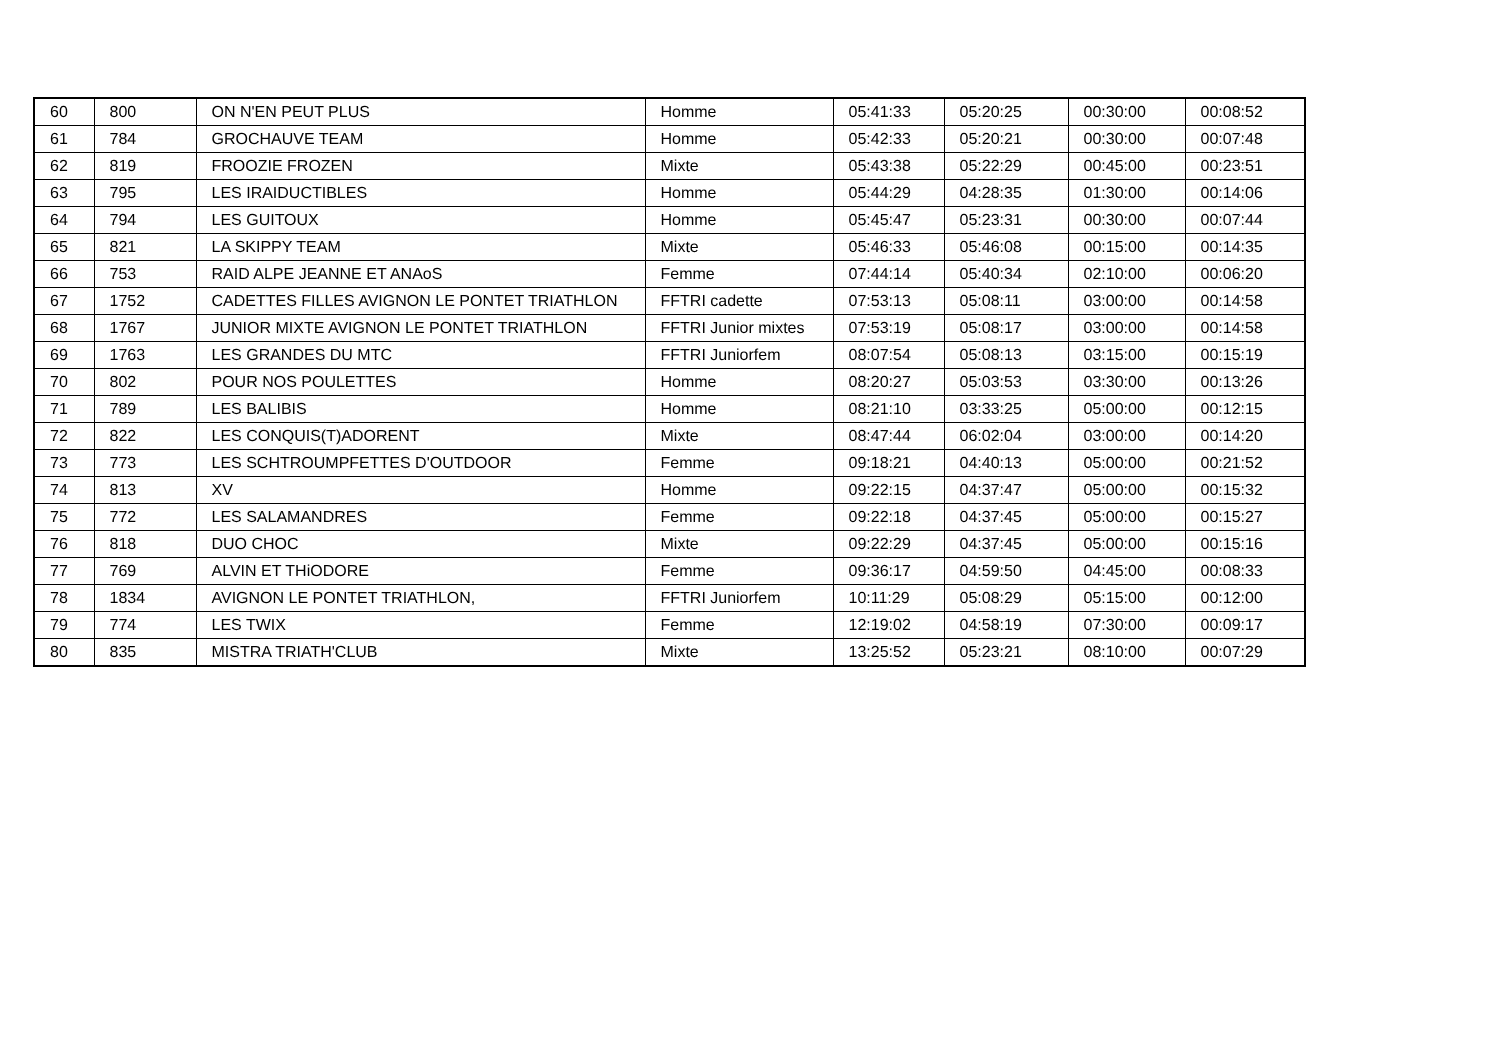| 60 | 800 | ON N'EN PEUT PLUS | Homme | 05:41:33 | 05:20:25 | 00:30:00 | 00:08:52 |
| 61 | 784 | GROCHAUVE TEAM | Homme | 05:42:33 | 05:20:21 | 00:30:00 | 00:07:48 |
| 62 | 819 | FROOZIE FROZEN | Mixte | 05:43:38 | 05:22:29 | 00:45:00 | 00:23:51 |
| 63 | 795 | LES IRAIDUCTIBLES | Homme | 05:44:29 | 04:28:35 | 01:30:00 | 00:14:06 |
| 64 | 794 | LES GUITOUX | Homme | 05:45:47 | 05:23:31 | 00:30:00 | 00:07:44 |
| 65 | 821 | LA SKIPPY TEAM | Mixte | 05:46:33 | 05:46:08 | 00:15:00 | 00:14:35 |
| 66 | 753 | RAID ALPE JEANNE ET ANAoS | Femme | 07:44:14 | 05:40:34 | 02:10:00 | 00:06:20 |
| 67 | 1752 | CADETTES FILLES AVIGNON LE PONTET TRIATHLON | FFTRI cadette | 07:53:13 | 05:08:11 | 03:00:00 | 00:14:58 |
| 68 | 1767 | JUNIOR MIXTE AVIGNON LE PONTET TRIATHLON | FFTRI Junior mixtes | 07:53:19 | 05:08:17 | 03:00:00 | 00:14:58 |
| 69 | 1763 | LES GRANDES DU MTC | FFTRI Juniorfem | 08:07:54 | 05:08:13 | 03:15:00 | 00:15:19 |
| 70 | 802 | POUR NOS POULETTES | Homme | 08:20:27 | 05:03:53 | 03:30:00 | 00:13:26 |
| 71 | 789 | LES BALIBIS | Homme | 08:21:10 | 03:33:25 | 05:00:00 | 00:12:15 |
| 72 | 822 | LES CONQUIS(T)ADORENT | Mixte | 08:47:44 | 06:02:04 | 03:00:00 | 00:14:20 |
| 73 | 773 | LES SCHTROUMPFETTES D'OUTDOOR | Femme | 09:18:21 | 04:40:13 | 05:00:00 | 00:21:52 |
| 74 | 813 | XV | Homme | 09:22:15 | 04:37:47 | 05:00:00 | 00:15:32 |
| 75 | 772 | LES SALAMANDRES | Femme | 09:22:18 | 04:37:45 | 05:00:00 | 00:15:27 |
| 76 | 818 | DUO CHOC | Mixte | 09:22:29 | 04:37:45 | 05:00:00 | 00:15:16 |
| 77 | 769 | ALVIN ET THiODORE | Femme | 09:36:17 | 04:59:50 | 04:45:00 | 00:08:33 |
| 78 | 1834 | AVIGNON LE PONTET TRIATHLON, | FFTRI Juniorfem | 10:11:29 | 05:08:29 | 05:15:00 | 00:12:00 |
| 79 | 774 | LES TWIX | Femme | 12:19:02 | 04:58:19 | 07:30:00 | 00:09:17 |
| 80 | 835 | MISTRA TRIATH'CLUB | Mixte | 13:25:52 | 05:23:21 | 08:10:00 | 00:07:29 |